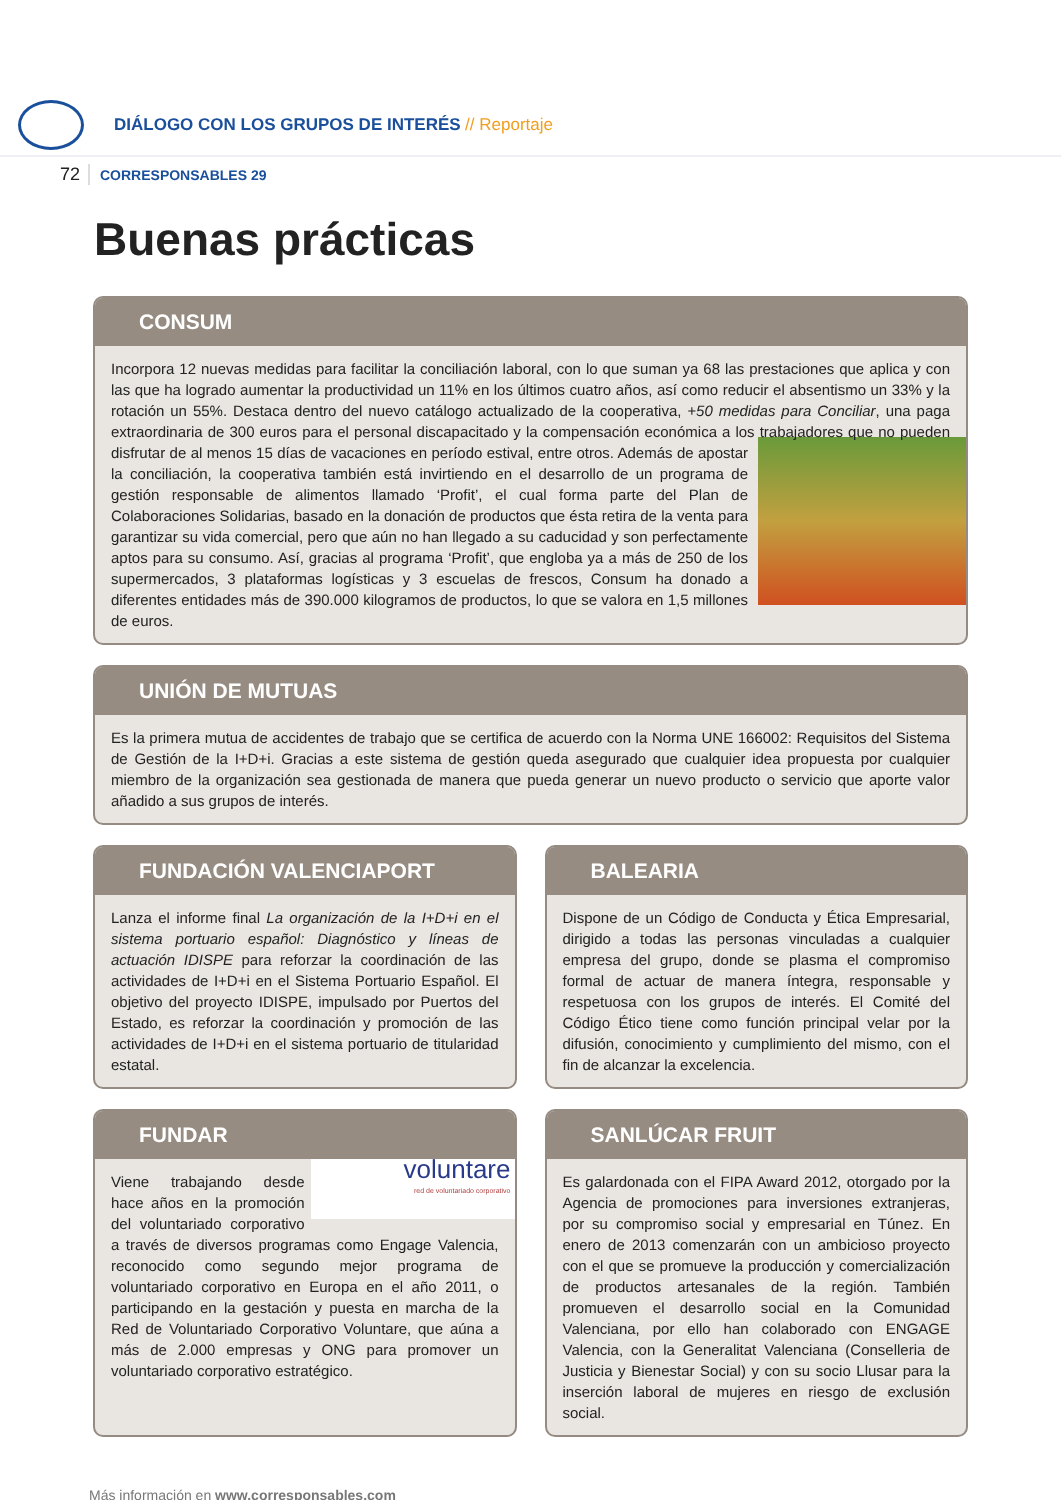DIÁLOGO CON LOS GRUPOS DE INTERÉS // Reportaje
72
CORRESPONSABLES 29
Buenas prácticas
CONSUM
Incorpora 12 nuevas medidas para facilitar la conciliación laboral, con lo que suman ya 68 las prestaciones que aplica y con las que ha logrado aumentar la productividad un 11% en los últimos cuatro años, así como reducir el absentismo un 33% y la rotación un 55%. Destaca dentro del nuevo catálogo actualizado de la cooperativa, +50 medidas para Conciliar, una paga extraordinaria de 300 euros para el personal discapacitado y la compensación económica a los trabajadores que no pueden disfrutar de al menos 15 días de vacaciones en período estival, entre otros. Además de apostar la conciliación, la cooperativa también está invirtiendo en el desarrollo de un programa de gestión responsable de alimentos llamado ‘Profit’, el cual forma parte del Plan de Colaboraciones Solidarias, basado en la donación de productos que ésta retira de la venta para garantizar su vida comercial, pero que aún no han llegado a su caducidad y son perfectamente aptos para su consumo. Así, gracias al programa ‘Profit’, que engloba ya a más de 250 de los supermercados, 3 plataformas logísticas y 3 escuelas de frescos, Consum ha donado a diferentes entidades más de 390.000 kilogramos de productos, lo que se valora en 1,5 millones de euros.
UNIÓN DE MUTUAS
Es la primera mutua de accidentes de trabajo que se certifica de acuerdo con la Norma UNE 166002: Requisitos del Sistema de Gestión de la I+D+i. Gracias a este sistema de gestión queda asegurado que cualquier idea propuesta por cualquier miembro de la organización sea gestionada de manera que pueda generar un nuevo producto o servicio que aporte valor añadido a sus grupos de interés.
FUNDACIÓN VALENCIAPORT
Lanza el informe final La organización de la I+D+i en el sistema portuario español: Diagnóstico y líneas de actuación IDISPE para reforzar la coordinación de las actividades de I+D+i en el Sistema Portuario Español. El objetivo del proyecto IDISPE, impulsado por Puertos del Estado, es reforzar la coordinación y promoción de las actividades de I+D+i en el sistema portuario de titularidad estatal.
BALEARIA
Dispone de un Código de Conducta y Ética Empresarial, dirigido a todas las personas vinculadas a cualquier empresa del grupo, donde se plasma el compromiso formal de actuar de manera íntegra, responsable y respetuosa con los grupos de interés. El Comité del Código Ético tiene como función principal velar por la difusión, conocimiento y cumplimiento del mismo, con el fin de alcanzar la excelencia.
FUNDAR
voluntare
red de voluntariado corporativo Viene trabajando desde hace años en la promoción del voluntariado corporativo a través de diversos programas como Engage Valencia, reconocido como segundo mejor programa de voluntariado corporativo en Europa en el año 2011, o participando en la gestación y puesta en marcha de la Red de Voluntariado Corporativo Voluntare, que aúna a más de 2.000 empresas y ONG para promover un voluntariado corporativo estratégico.
SANLÚCAR FRUIT
Es galardonada con el FIPA Award 2012, otorgado por la Agencia de promociones para inversiones extranjeras, por su compromiso social y empresarial en Túnez. En enero de 2013 comenzarán con un ambicioso proyecto con el que se promueve la producción y comercialización de productos artesanales de la región. También promueven el desarrollo social en la Comunidad Valenciana, por ello han colaborado con ENGAGE Valencia, con la Generalitat Valenciana (Conselleria de Justicia y Bienestar Social) y con su socio Llusar para la inserción laboral de mujeres en riesgo de exclusión social.
Más información en www.corresponsables.com